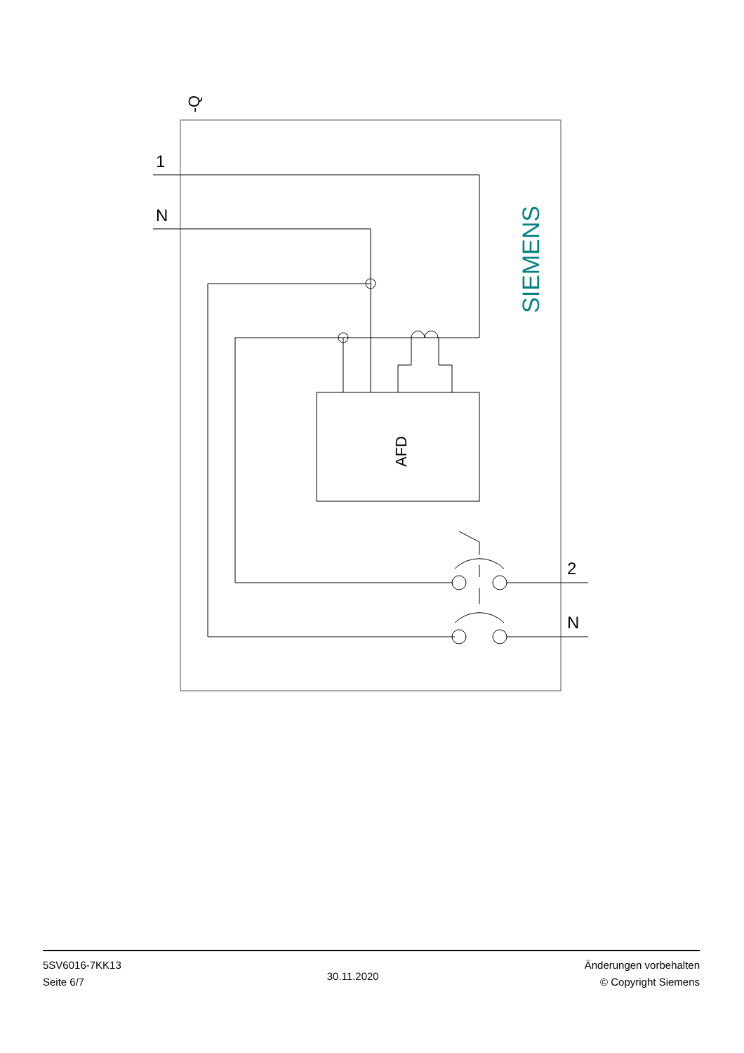1
N
2
N
-Q
SIEMENS
AFD
5SV6016-7KK13
Seite 6/7
30.11.2020
Änderungen vorbehalten
© Copyright Siemens